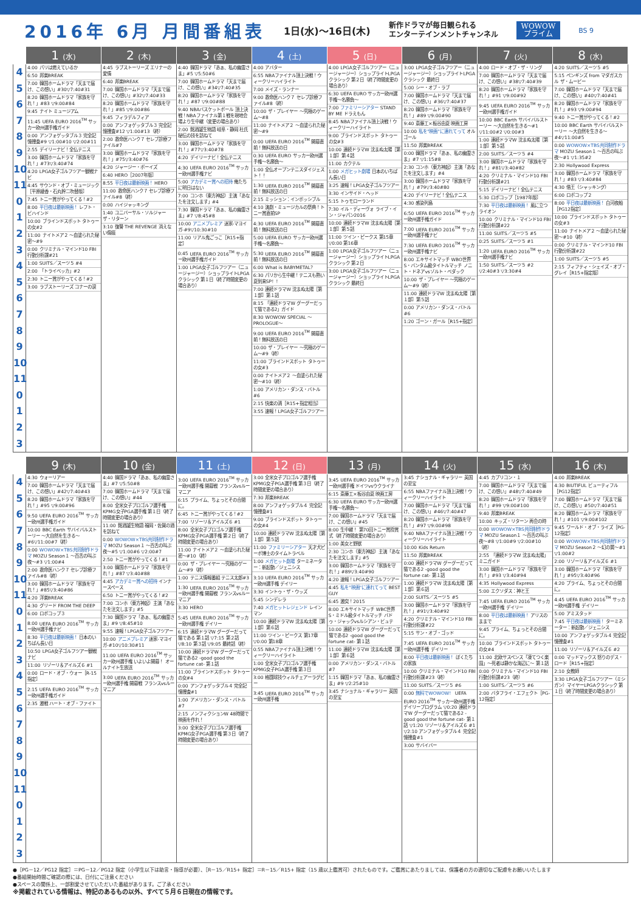2016年 6月 月間番組表
1日(水)〜16日(木)
新作ドラマが毎日観られる
エンターテインメントチャンネル
WOWOW
プライム
BS 9
| | 1 (水) | 2 (木) | 3 (金) | 4 (土) | 5 (日) | 6 (月) | 7 (火) | 8 (水) |
| --- | --- | --- | --- | --- | --- | --- | --- | --- |
| 4 5 6 7 8 9 10 11 0 1 2 3 4 5 6 7 8 9 10 11 0 1 2 3 | 4:00 パリは燃えているか 6:50 邦楽BREAK 7:00 韓国ホームドラマ「天まで届け、この想い」#30▽7:40#31 8:20 韓国ホームドラマ「家族を守れ！」#83 ▽9:00#84 9:45 ナイト ミュージアム 11:45 UEFA EURO 2016<sup>TM</sup> サッカー欧州選手権ガイド 0:00 アンフォゲッタブル３ 完全記憶捜査#9 ▽1:00#10 ▽2:00#11 2:55 デイリーナビ！全仏テニス 3:00 韓国ホームドラマ「家族を守れ！」#73▽3:40#74 4:20 LPGA女子ゴルフツアー観戦ナビ 4:45 サウンド・オブ・ミュージック［平原綾香・石丸幹二吹替版］ 7:45 トニー賞がやってくる！#2 8:00 平日夜は最新映画！ レフト・ビハインド 10:00 ブラインドスポット タトゥーの女#2 11:00 ナイトメア２ 〜血塗られた秘密〜#9 0:00 クリミナル・マインド10 FBI行動分析課#21 1:00 SUITS／スーツ５ #4 2:00 「トライベッカ」#2 2:30 トニー賞がやってくる！#2 3:00 ラブストーリーズ コナーの涙 | 4:45 ラブストーリーズ エリナーの愛情 6:40 邦楽BREAK 7:00 韓国ホームドラマ「天まで届け、この想い」#32▽7:40#33 8:20 韓国ホームドラマ「家族を守れ！」#85 ▽9:00#86 9:45 フィラデルフィア 0:00 アンフォゲッタブル３ 完全記憶捜査#12 ▽1:00#13（終） 2:00 救命医ハンク７ セレブ診療ファイル#7 3:00 韓国ホームドラマ「家族を守れ！」#75▽3:40#76 4:20 ジャージー・ボーイズ 6:40 HERO［2007年版］ 8:55 平日夜は最新映画！ HERO 11:00 救命医ハンク７ セレブ診療ファイル#8（終） 0:00 ハイジャッキング 1:40 ユニバーサル・ソルジャー ザ・リターン 3:10 復讐 THE REVENGE 消えない傷痕 | 4:40 韓国ドラマ「あぁ、私の幽霊さま」#5 ▽5:50#6 7:00 韓国ホームドラマ「天まで届け、この想い」#34▽7:40#35 8:20 韓国ホームドラマ「家族を守れ！」#87 ▽9:00#88 9:40 NBAバスケットボール 頂上決戦！NBAファイナル第１戦を現地会場より生中継（変更の場合あり） 2:00 銘酒誕生物語 岐阜・静岡 杜氏秘伝の技を訪ねて 3:00 韓国ホームドラマ「家族を守れ！」#77▽3:40#78 4:20 デイリーナビ！全仏テニス 4:30 UEFA EURO 2016<sup>TM</sup> サッカー欧州選手権ナビ 5:00 アカデミー賞への招待 俺たちに明日はない 7:00 コンホ（東方神起）主演「あなたを注文します」#4 7:30 韓国ドラマ「あぁ、私の幽霊さま」#7 ▽8:45#8 10:00 アニメプレミア 迷家-マヨイガ-#9▽10:30#10 11:00 リアル鬼ごっこ［R15+指定］ 0:45 UEFA EURO 2016<sup>TM</sup> サッカー欧州選手権ガイド 1:00 LPGA女子ゴルフツアー（ニュージャージー）ショップライトLPGAクラシック 第１日（終了時間変更の場合あり） | 4:00 アバター 6:55 NBAファイナル頂上決戦！ウィークリーハイライト 7:00 メイズ・ランナー 9:00 救命医ハンク７ セレブ診療ファイル#8（終） 10:00 ザ・プレイヤー 〜究極のゲーム〜#8 11:00 ナイトメア２ 〜血塗られた秘密〜#9 0:00 UEFA EURO 2016<sup>TM</sup> 開幕直前！無料放送の日 0:30 UEFA EURO サッカー欧州選手権〜名勝負〜 1:00 全仏オープンテニスダイジェスト！！ 1:30 UEFA EURO 2016<sup>TM</sup> 開幕直前！無料放送の日 2:15 ミッション：インポッシブル 4:10 演劇・ミュージカルの祭典！トニー賞直前SP 4:30 UEFA EURO 2016<sup>TM</sup> 開幕直前！無料放送の日 5:00 UEFA EURO サッカー欧州選手権〜名勝負〜 5:30 UEFA EURO 2016<sup>TM</sup> 開幕直前！無料放送の日 6:00 What is BABYMETAL？ 6:30 パリから生中継！テニスも熱い夏到来SP！！ 7:00 連続ドラマW 沈まぬ太陽［第１部］第１話 8:15 「連続ドラマW グーグーだって猫である2」ガイド 8:30 WOWOW SPECIAL 〜PROLOGUE〜 9:00 UEFA EURO 2016<sup>TM</sup> 開幕直前！無料放送の日 10:00 ザ・プレイヤー 〜究極のゲーム〜#9（終） 11:00 ブラインドスポット タトゥーの女#3 0:00 ナイトメア２ 〜血塗られた秘密〜#10（終） 1:00 アメリカン・ダンス・バトル#6 2:15 快楽の渦［R15+指定相当］ 3:55 速報！LPGA女子ゴルフツアー | 4:00 LPGA女子ゴルフツアー（ニュージャージー）ショップライトLPGAクラシック 第２日（終了時間変更の場合あり） 6:30 UEFA EURO サッカー欧州選手権〜名勝負〜 7:00 ファミリーシアター STAND BY ME ドラえもん 8:45 NBAファイナル頂上決戦！ウィークリーハイライト 9:00 ブラインドスポット タトゥーの女#3 10:00 連続ドラマW 沈まぬ太陽［第１部］第４話 11:00 カクテル 1:00 メガヒット劇場 日本のいちばん長い日 3:25 速報！LPGA女子ゴルフツアー 3:30 インサイド・ヘッド 5:15 トゥモローランド 7:30 イル・ディーヴォ ライブ・イン・ジャパン2016 10:00 連続ドラマW 沈まぬ太陽［第１部］第５話 11:00 ツイン・ピークス 第15章 ▽0:00 第16章 1:00 LPGA女子ゴルフツアー（ニュージャージー）ショップライトLPGAクラシック 第２日 3:00 LPGA女子ゴルフツアー（ニュージャージー）ショップライトLPGAクラシック 最終日 | 3:00 LPGA女子ゴルフツアー（ニュージャージー）ショップライトLPGAクラシック 最終日 5:00 シー・オブ・ラブ 7:00 韓国ホームドラマ「天まで届け、この想い」#36▽7:40#37 8:20 韓国ホームドラマ「家族を守れ！」#89 ▽9:00#90 9:40 斎藤工×板谷由夏 映画工房 10:00 私を"映画"に連れてって オルゴール 11:50 邦楽BREAK 0:00 韓国ドラマ「あぁ、私の幽霊さま」#7 ▽1:15#8 2:30 コンホ（東方神起）主演「あなたを注文します」#4 3:00 韓国ホームドラマ「家族を守れ！」#79▽3:40#80 4:20 デイリーナビ！全仏テニス 4:30 感染列島 6:50 UEFA EURO 2016<sup>TM</sup> サッカー欧州選手権ガイド 7:00 UEFA EURO 2016<sup>TM</sup> サッカー欧州選手権ナビ 7:30 UEFA EURO 2016<sup>TM</sup> サッカー欧州選手権ナビ 8:00 エキサイトマッチ WBO世界S・バンタム級タイトルマッチ ノニト・ドネアvsゾルト・ベダック 10:00 ザ・プレイヤー 〜究極のゲーム〜#9（終） 11:00 連続ドラマW 沈まぬ太陽［第１部］第５話 0:00 アメリカン・ダンス・バトル#6 1:20 ゴーン・ガール［R15+指定］ | 4:00 ロード・オブ・ザ・リング 7:00 韓国ホームドラマ「天まで届け、この想い」#38▽7:40#39 8:20 韓国ホームドラマ「家族を守れ！」#91 ▽9:00#92 9:45 UEFA EURO 2016<sup>TM</sup> サッカー欧州選手権ガイド 10:00 BBC Earth サバイバルストーリー 〜大自然を生きる〜#1 ▽11:00#2 ▽0:00#3 1:00 連続ドラマW 沈まぬ太陽［第１部］第５話 2:00 SUITS／スーツ５ #4 3:00 韓国ホームドラマ「家族を守れ！」#81▽3:40#82 4:20 クリミナル・マインド10 FBI行動分析課#21 5:15 デイリーナビ！全仏テニス 5:30 ロボコップ［1987年版］ 7:30 平日夜は最新映画！ 風に立つライオン 10:00 クリミナル・マインド10 FBI行動分析課#22 11:00 SUITS／スーツ５ #5 0:25 SUITS／スーツ５ #1 1:20 UEFA EURO 2016<sup>TM</sup> サッカー欧州選手権ナビ 1:50 SUITS／スーツ５ #2 ▽2:40#3 ▽3:30#4 | 4:20 SUITS／スーツ５ #5 5:15 ペンギンズ from マダガスカル ザ・ムービー 7:00 韓国ホームドラマ「天まで届け、この想い」#40▽7:40#41 8:20 韓国ホームドラマ「家族を守れ！」#93 ▽9:00#94 9:40 トニー賞がやってくる！#2 10:00 BBC Earth サバイバルストーリー 〜大自然を生きる〜#4▽11:00#5 0:00 WOWOW×TBS共同制作ドラマ MOZU Season１ 〜百舌の叫ぶ夜〜#1 ▽1:35#2 2:30 Hollywood Express 3:00 韓国ホームドラマ「家族を守れ！」#83 ▽3:40#84 4:30 借王（シャッキング） 6:00 ロボコップ２ 8:00 平日夜は最新映画！ 白河夜船［PG12指定］ 10:00 ブラインドスポット タトゥーの女#3 11:00 ナイトメア２ 〜血塗られた秘密〜#10（終） 0:00 クリミナル・マインド10 FBI行動分析課#22 1:00 SUITS／スーツ５ #5 2:15 フィフティ・シェイズ・オブ・グレイ［R15+指定版］ |
| | 9 (木) | 10 (金) | 11 (土) | 12 (日) | 13 (月) | 14 (火) | 15 (水) | 16 (木) |
| --- | --- | --- | --- | --- | --- | --- | --- | --- |
| 4 5 6 7 8 9 10 11 0 1 2 3 4 5 6 7 8 9 10 11 0 1 2 3 | 4:30 ウォーリアー 7:00 韓国ホームドラマ「天まで届け、この想い」#42▽7:40#43 8:20 韓国ホームドラマ「家族を守れ！」#95 ▽9:00#96 9:50 UEFA EURO 2016<sup>TM</sup> サッカー欧州選手権ガイド 10:00 BBC Earth サバイバルストーリー 〜大自然を生きる〜#6▽11:00#7（終） 0:00 WOWOW×TBS共同制作ドラマ MOZU Season１ 〜百舌の叫ぶ夜〜#3 ▽1:00#4 2:00 救命医ハンク７ セレブ診療ファイル#8（終） 3:00 韓国ホームドラマ「家族を守れ！」#85▽3:40#86 4:20 洋楽BREAK 4:30 グリード FROM THE DEEP 6:00 ロボコップ３ 8:00 UEFA EURO 2016<sup>TM</sup> サッカー欧州選手権ナビ 8:30 平日夜は最新映画！ 日本のいちばん長い日 10:50 LPGA女子ゴルフツアー観戦ナビ 11:00 リゾーリ＆アイルズ６ #1 0:00 ロード・オブ・ウォー［R-15指定］ 2:15 UEFA EURO 2016<sup>TM</sup> サッカー欧州選手権ガイド 2:35 激戦 ハート・オブ・ファイト | 4:40 韓国ドラマ「あぁ、私の幽霊さま」#7 ▽5:50#8 7:00 韓国ホームドラマ「天まで届け、この想い」#44 8:00 全米女子プロゴルフ選手権 KPMG女子PGA選手権 第１日（終了時間変更の場合あり） 11:00 銘酒誕生物語 福岡・佐賀の酒を訪ねて 0:00 WOWOW×TBS共同制作ドラマ MOZU Season１ 〜百舌の叫ぶ夜〜#5 ▽1:00#6 ▽2:00#7 2:50 トニー賞がやってくる！#1 3:00 韓国ホームドラマ「家族を守れ！」#87 ▽3:40#88 4:45 アカデミー賞への招待 インナースペース 6:50 トニー賞がやってくる！#2 7:00 コンホ（東方神起）主演「あなたを注文します」#5 7:30 韓国ドラマ「あぁ、私の幽霊さま」#9 ▽8:45#10 9:55 速報！LPGA女子ゴルフツアー 10:00 アニメプレミア 迷家-マヨイガ-#10▽10:30#11 11:00 UEFA EURO 2016<sup>TM</sup> サッカー欧州選手権 いよいよ開幕！ オールナイト生放送 3:00 UEFA EURO 2016<sup>TM</sup> サッカー欧州選手権 開幕戦 フランスvsルーマニア | 3:00 UEFA EURO 2016<sup>TM</sup> サッカー欧州選手権 開幕戦 フランスvsルーマニア 6:15 プライム、ちょっとその合間に。 6:45 トニー賞がやってくる！#2 7:00 リゾーリ＆アイルズ６ #1 8:00 全米女子プロゴルフ選手権 KPMG女子PGA選手権 第２日（終了時間変更の場合あり） 11:00 ナイトメア２ 〜血塗られた秘密〜#10（終） 0:00 ザ・プレイヤー 〜究極のゲーム〜#9（終） 1:00 テニス情報番組 テニス太郎#3 1:30 UEFA EURO 2016<sup>TM</sup> サッカー欧州選手権 開幕戦 フランスvsルーマニア 3:30 HERO 5:45 UEFA EURO 2016<sup>TM</sup> サッカー欧州選手権 デイリー 6:15 連続ドラマW グーグーだって猫である 第１話 ▽7:15 第２話 ▽8:10 第３話 ▽9:05 最終話（終） 10:00 連続ドラマW グーグーだって猫である2 -good good the fortune cat- 第１話 11:00 ブラインドスポット タトゥーの女#4 0:00 アンフォゲッタブル４ 完全記憶捜査#1 1:00 アメリカン・ダンス・バトル#7 2:15 ノンフィクションW 48時間で映画を作れ！ 3:00 全米女子プロゴルフ選手権 KPMG女子PGA選手権 第３日（終了時間変更の場合あり） | 3:00 全米女子プロゴルフ選手権 KPMG女子PGA選手権 第３日（終了時間変更の場合あり） 7:30 邦楽BREAK 8:00 アンフォゲッタブル４ 完全記憶捜査#1 9:00 ブラインドスポット タトゥーの女#4 10:00 連続ドラマW 沈まぬ太陽［第１部］第５話 11:00 ファミリーシアター 天才犬ピーボ博士のタイムトラベル 1:00 メガヒット劇場 ターミネーター：新起動／ジェニシス 3:10 UEFA EURO 2016<sup>TM</sup> サッカー欧州選手権 デイリー 3:30 イントゥ・ザ・ウッズ 5:45 シンデレラ 7:40 メガヒットレジェンド レインマン 10:00 連続ドラマW 沈まぬ太陽［第１部］第６話 11:00 ツイン・ピークス 第17章 ▽0:00 第18章 0:55 NBAファイナル頂上決戦！ウィークリーハイライト 1:00 全米女子プロゴルフ選手権 KPMG女子PGA選手権 第３日 3:00 格闘球技ウィルチェアーラグビー 3:45 UEFA EURO 2016<sup>TM</sup> サッカー欧州選手権 | 3:45 UEFA EURO 2016<sup>TM</sup> サッカー欧州選手権 ドイツvsウクライナ 6:15 斎藤工×板谷由夏 映画工房 6:30 UEFA EURO サッカー欧州選手権〜名勝負〜 7:00 韓国ホームドラマ「天まで届け、この想い」#45 8:00 生中継！ 第70回トニー賞授賞式（終了時間変更の場合あり） 1:00 美女と野獣 2:30 コンホ（東方神起）主演「あなたを注文します」#5 3:00 韓国ホームドラマ「家族を守れ！」#89▽3:40#90 4:20 速報！LPGA女子ゴルフツアー 4:45 私を"映画"に連れてって BEST GUY 6:45 激突！2015 8:00 エキサイトマッチ WBC世界S・ミドル級タイトルマッチ バドゥ・ジャックvsルシアン・ビュテ 10:00 連続ドラマW グーグーだって猫である2 -good good the fortune cat- 第１話 11:00 連続ドラマW 沈まぬ太陽［第１部］第６話 0:00 アメリカン・ダンス・バトル#7 1:15 韓国ドラマ「あぁ、私の幽霊さま」#9 ▽2:25#10 3:45 ナショナル・ギャラリー 英国の至宝 | 3:45 ナショナル・ギャラリー 英国の至宝 6:55 NBAファイナル頂上決戦！ウィークリーハイライト 7:00 韓国ホームドラマ「天まで届け、この想い」#46▽7:40#47 8:20 韓国ホームドラマ「家族を守れ！」#97 ▽9:00#98 9:40 NBAファイナル頂上決戦！ウィークリーハイライト 10:00 Kids Return 11:50 邦楽BREAK 0:00 連続ドラマW グーグーだって猫である2 -good good the fortune cat- 第１話 1:00 連続ドラマW 沈まぬ太陽［第１部］第６話 2:00 SUITS／スーツ５ #5 3:00 韓国ホームドラマ「家族を守れ！」#91▽3:40#92 4:20 クリミナル・マインド10 FBI行動分析課#22 5:15 サン・オブ・ゴッド 7:45 UEFA EURO 2016<sup>TM</sup> サッカー欧州選手権 デイリー 8:00 平日夜は最新映画！ ぼくたちの家族 10:00 クリミナル・マインド10 FBI行動分析課#23（終） 11:00 SUITS／スーツ５ #6 0:00 無料でWOWOW！ UEFA EURO 2016<sup>TM</sup> サッカー欧州選手権 デイリープログラム ▽0:20 連続ドラマW グーグーだって猫である2 -good good the fortune cat- 第１話 ▽1:20 リゾーリ＆アイルズ６ #1 ▽2:10 アンフォゲッタブル４ 完全記憶捜査#1 3:00 サバイバー | 4:45 カプリコン・１ 7:00 韓国ホームドラマ「天まで届け、この想い」#48▽7:40#49 8:20 韓国ホームドラマ「家族を守れ！」#99 ▽9:00#100 9:40 邦楽BREAK 10:00 キッズ・リターン 再会の時 0:00 WOWOW×TBS共同制作ドラマ MOZU Season１ 〜百舌の叫ぶ夜〜#8 ▽1:00#9 ▽2:00#10（終） 2:55 「連続ドラマW 沈まぬ太陽」ミニガイド 3:00 韓国ホームドラマ「家族を守れ！」#93 ▽3:40#94 4:35 Hollywood Express 5:00 エクソダス：神と王 7:45 UEFA EURO 2016<sup>TM</sup> サッカー欧州選手権 デイリー 8:00 平日夜は最新映画！ アリスのままで 9:45 プライム、ちょっとその合間に。 10:00 ブラインドスポット タトゥーの女#4 11:00 北欧サスペンス「凍てつく楽園」〜死者は静かな海辺に〜 第１話 0:00 クリミナル・マインド10 FBI行動分析課#23（終） 1:00 SUITS／スーツ５ #6 2:00 バタフライ・エフェクト［PG-12指定］ | 4:00 邦楽BREAK 4:30 BIUTIFUL ビューティフル［PG12指定］ 7:00 韓国ホームドラマ「天まで届け、この想い」#50▽7:40#51 8:20 韓国ホームドラマ「家族を守れ！」#101 ▽9:00#102 9:45 ワールド・オブ・ライズ［PG-12指定］ 0:00 WOWOW×TBS共同制作ドラマ MOZU Season２ 〜幻の翼〜#1 ▽1:00#2 2:00 リゾーリ＆アイルズ６ #1 3:00 韓国ホームドラマ「家族を守れ！」#95▽3:40#96 4:20 プライム、ちょっとその合間に。 4:45 UEFA EURO 2016<sup>TM</sup> サッカー欧州選手権 デイリー 5:00 アミスタッド 7:45 平日夜は最新映画！ ターミネーター：新起動／ジェニシス 10:00 アンフォゲッタブル４ 完全記憶捜査#1 11:00 リゾーリ＆アイルズ６ #2 0:00 マッドマックス 怒りのデス・ロード［R15+指定］ 2:10 女教師 3:30 LPGA女子ゴルフツアー（ミシガン）マイヤーLPGAクラシック 第１日（終了時間変更の場合あり） |
●［PG－12／PG12 指定］＝PG－12／PG12 指定（小学生以下は助言・指導が必要）、［R－15／R15+ 指定］＝R－15／R15+ 指定（15 歳以上鑑賞可）されたものです。ご鑑賞にあたりましては、保護者の方の適切なご配慮をお願いいたします
●番組開始時間ご確認の際には、日付にご注意ください
●スペースの関係上、一部割愛させていただいた番組があります。ご了承ください
※掲載されている情報は、特記のあるもの以外、すべて５月６日現在の情報です。